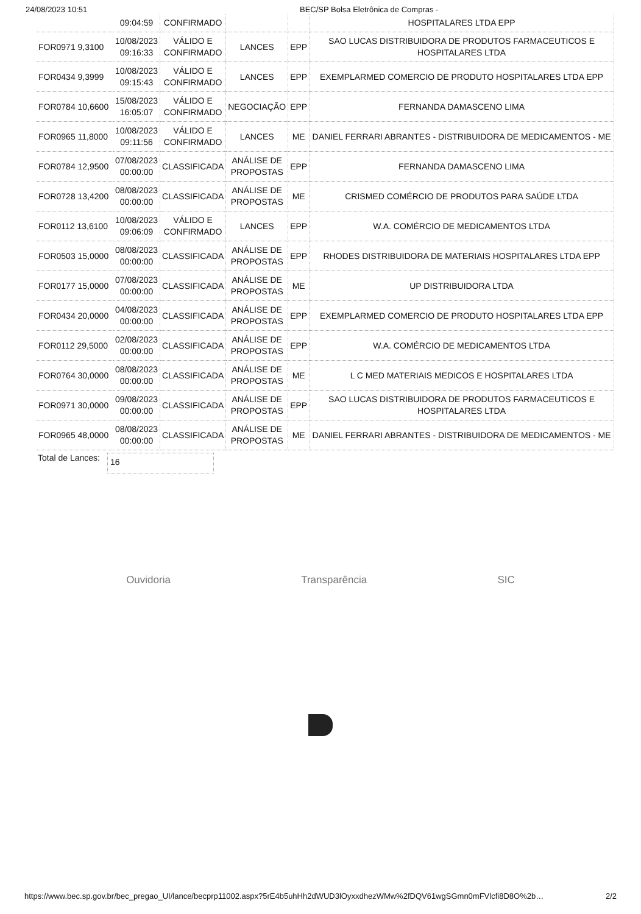24/08/2023 10:51 BEC/SP Bolsa Eletrônica de Compras -
| | 09:04:59 | CONFIRMADO | | | HOSPITALARES LTDA EPP |
| FOR0971 9,3100 | 10/08/2023 09:16:33 | VÁLIDO E CONFIRMADO | LANCES | EPP | SAO LUCAS DISTRIBUIDORA DE PRODUTOS FARMACEUTICOS E HOSPITALARES LTDA |
| FOR0434 9,3999 | 10/08/2023 09:15:43 | VÁLIDO E CONFIRMADO | LANCES | EPP | EXEMPLARMED COMERCIO DE PRODUTO HOSPITALARES LTDA EPP |
| FOR0784 10,6600 | 15/08/2023 16:05:07 | VÁLIDO E CONFIRMADO | NEGOCIAÇÃO | EPP | FERNANDA DAMASCENO LIMA |
| FOR0965 11,8000 | 10/08/2023 09:11:56 | VÁLIDO E CONFIRMADO | LANCES | ME | DANIEL FERRARI ABRANTES - DISTRIBUIDORA DE MEDICAMENTOS - ME |
| FOR0784 12,9500 | 07/08/2023 00:00:00 | CLASSIFICADA | ANÁLISE DE PROPOSTAS | EPP | FERNANDA DAMASCENO LIMA |
| FOR0728 13,4200 | 08/08/2023 00:00:00 | CLASSIFICADA | ANÁLISE DE PROPOSTAS | ME | CRISMED COMÉRCIO DE PRODUTOS PARA SAÚDE LTDA |
| FOR0112 13,6100 | 10/08/2023 09:06:09 | VÁLIDO E CONFIRMADO | LANCES | EPP | W.A. COMÉRCIO DE MEDICAMENTOS LTDA |
| FOR0503 15,0000 | 08/08/2023 00:00:00 | CLASSIFICADA | ANÁLISE DE PROPOSTAS | EPP | RHODES DISTRIBUIDORA DE MATERIAIS HOSPITALARES LTDA EPP |
| FOR0177 15,0000 | 07/08/2023 00:00:00 | CLASSIFICADA | ANÁLISE DE PROPOSTAS | ME | UP DISTRIBUIDORA LTDA |
| FOR0434 20,0000 | 04/08/2023 00:00:00 | CLASSIFICADA | ANÁLISE DE PROPOSTAS | EPP | EXEMPLARMED COMERCIO DE PRODUTO HOSPITALARES LTDA EPP |
| FOR0112 29,5000 | 02/08/2023 00:00:00 | CLASSIFICADA | ANÁLISE DE PROPOSTAS | EPP | W.A. COMÉRCIO DE MEDICAMENTOS LTDA |
| FOR0764 30,0000 | 08/08/2023 00:00:00 | CLASSIFICADA | ANÁLISE DE PROPOSTAS | ME | L C MED MATERIAIS MEDICOS E HOSPITALARES LTDA |
| FOR0971 30,0000 | 09/08/2023 00:00:00 | CLASSIFICADA | ANÁLISE DE PROPOSTAS | EPP | SAO LUCAS DISTRIBUIDORA DE PRODUTOS FARMACEUTICOS E HOSPITALARES LTDA |
| FOR0965 48,0000 | 08/08/2023 00:00:00 | CLASSIFICADA | ANÁLISE DE PROPOSTAS | ME | DANIEL FERRARI ABRANTES - DISTRIBUIDORA DE MEDICAMENTOS - ME |
Total de Lances:
16
Ouvidoria Transparência SIC
https://www.bec.sp.gov.br/bec_pregao_UI/lance/becprp11002.aspx?5rE4b5uhHh2dWUD3lOyxxdhezWMw%2fDQV61wgSGmn0mFVlcfi8D8O%2b… 2/2